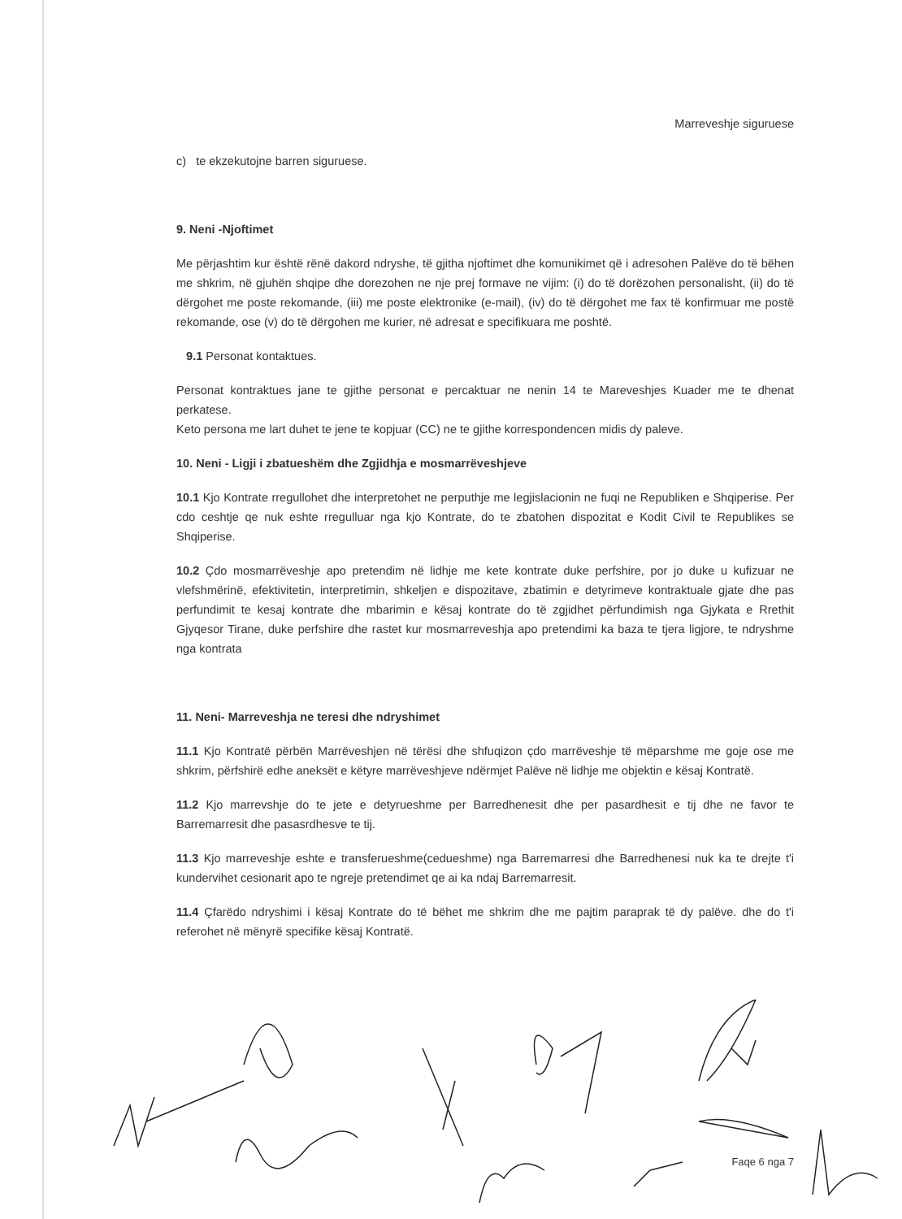Marreveshje siguruese
c) te ekzekutojne barren siguruese.
9. Neni -Njoftimet
Me përjashtim kur është rënë dakord ndryshe, të gjitha njoftimet dhe komunikimet që i adresohen Palëve do të bëhen me shkrim, në gjuhën shqipe dhe dorezohen ne nje prej formave ne vijim: (i) do të dorëzohen personalisht, (ii) do të dërgohet me poste rekomande, (iii) me poste elektronike (e-mail), (iv) do të dërgohet me fax të konfirmuar me postë rekomande, ose (v) do të dërgohen me kurier, në adresat e specifikuara me poshtë.
9.1 Personat kontaktues.
Personat kontraktues jane te gjithe personat e percaktuar ne nenin 14 te Mareveshjes Kuader me te dhenat perkatese.
Keto persona me lart duhet te jene te kopjuar (CC) ne te gjithe korrespondencen midis dy paleve.
10. Neni - Ligji i zbatueshëm dhe Zgjidhja e mosmarrëveshjeve
10.1 Kjo Kontrate rregullohet dhe interpretohet ne perputhje me legjislacionin ne fuqi ne Republiken e Shqiperise. Per cdo ceshtje qe nuk eshte rregulluar nga kjo Kontrate, do te zbatohen dispozitat e Kodit Civil te Republikes se Shqiperise.
10.2 Çdo mosmarrëveshje apo pretendim në lidhje me kete kontrate duke perfshire, por jo duke u kufizuar ne vlefshmërinë, efektivitetin, interpretimin, shkeljen e dispozitave, zbatimin e detyrimeve kontraktuale gjate dhe pas perfundimit te kesaj kontrate dhe mbarimin e kësaj kontrate do të zgjidhet përfundimish nga Gjykata e Rrethit Gjyqesor Tirane, duke perfshire dhe rastet kur mosmarreveshja apo pretendimi ka baza te tjera ligjore, te ndryshme nga kontrata
11. Neni- Marreveshja ne teresi dhe ndryshimet
11.1 Kjo Kontratë përbën Marrëveshjen në tërësi dhe shfuqizon çdo marrëveshje të mëparshme me goje ose me shkrim, përfshirë edhe aneksët e këtyre marrëveshjeve ndërmjet Palëve në lidhje me objektin e kësaj Kontratë.
11.2 Kjo marrevshje do te jete e detyrueshme per Barredhenesit dhe per pasardhesit e tij dhe ne favor te Barremarresit dhe pasasrdhesve te tij.
11.3 Kjo marreveshje eshte e transferueshme(cedueshme) nga Barremarresi dhe Barredhenesi nuk ka te drejte t'i kundervihet cesionarit apo te ngreje pretendimet qe ai ka ndaj Barremarresit.
11.4 Çfarëdo ndryshimi i kësaj Kontrate do të bëhet me shkrim dhe me pajtim paraprak të dy palëve. dhe do t'i referohet në mënyrë specifike kësaj Kontratë.
Faqe 6 nga 7